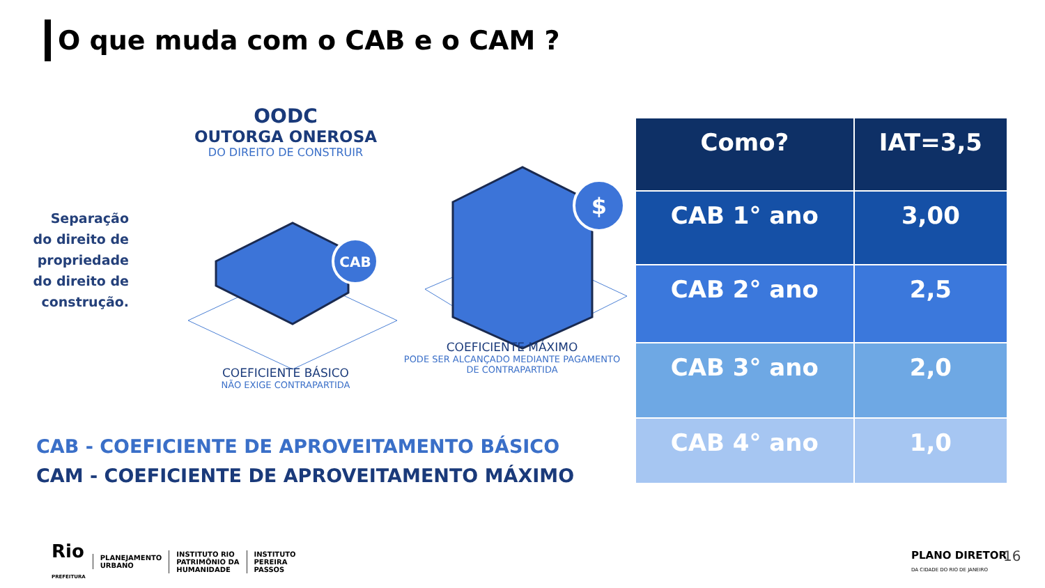O que muda com o CAB e o CAM ?
OODC
OUTORGA ONEROSA
DO DIREITO DE CONSTRUIR
Separação do direito de propriedade do direito de construção.
CAB
$
COEFICIENTE BÁSICO
NÃO EXIGE CONTRAPARTIDA
COEFICIENTE MÁXIMO
PODE SER ALCANÇADO MEDIANTE PAGAMENTO DE CONTRAPARTIDA
CAB - COEFICIENTE DE APROVEITAMENTO BÁSICO
CAM - COEFICIENTE DE APROVEITAMENTO MÁXIMO
| Como? | IAT=3,5 |
| --- | --- |
| CAB 1° ano | 3,00 |
| CAB 2° ano | 2,5 |
| CAB 3° ano | 2,0 |
| CAB 4° ano | 1,0 |
Rio
PREFEITURA
PLANEJAMENTO
URBANO
INSTITUTO RIO
PATRIMÔNIO DA
HUMANIDADE
INSTITUTO
PEREIRA
PASSOS
PLANO DIRETOR
DA CIDADE DO RIO DE JANEIRO
16